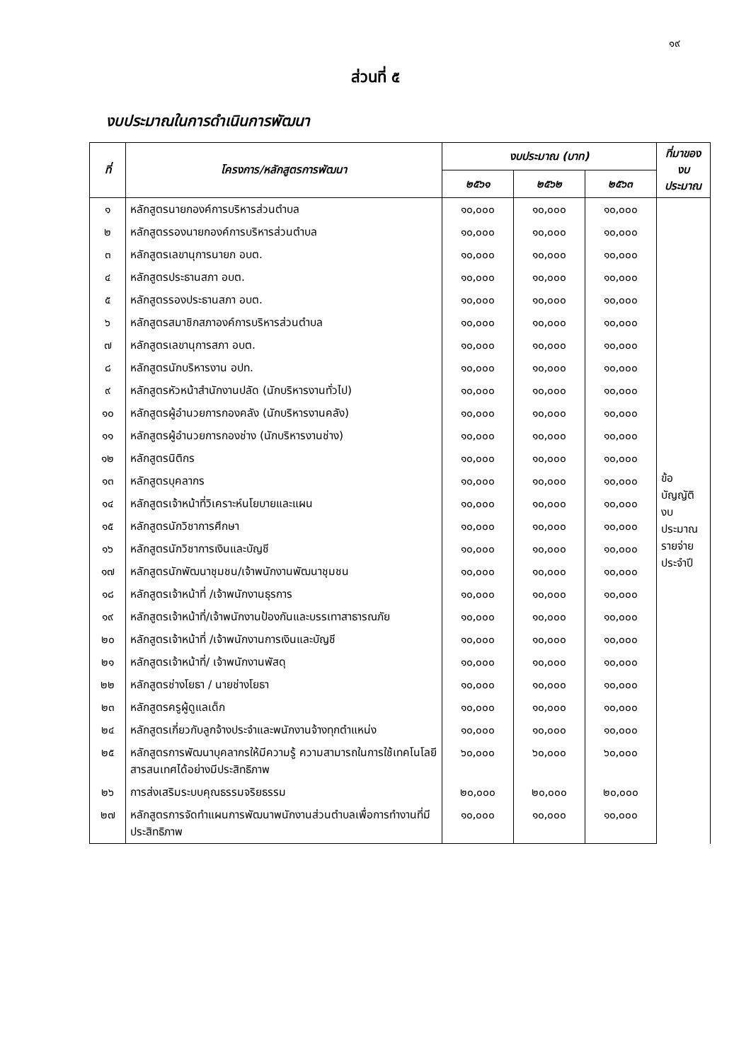๑๙
ส่วนที่ ๕
งบประมาณในการดำเนินการพัฒนา
| ที่ | โครงการ/หลักสูตรการพัฒนา | งบประมาณ (บาท) | | | ที่มาของ งบประมาณ |
| --- | --- | --- | --- | --- | --- |
| | | ๒๕๖๑ | ๒๕๖๒ | ๒๕๖๓ | |
| ๑ | หลักสูตรนายกองค์การบริหารส่วนตำบล | ๑๐,๐๐๐ | ๑๐,๐๐๐ | ๑๐,๐๐๐ | ข้อบัญญัติ งบประมาณ รายจ่าย ประจำปี |
| ๒ | หลักสูตรรองนายกองค์การบริหารส่วนตำบล | ๑๐,๐๐๐ | ๑๐,๐๐๐ | ๑๐,๐๐๐ | |
| ๓ | หลักสูตรเลขานุการนายก อบต. | ๑๐,๐๐๐ | ๑๐,๐๐๐ | ๑๐,๐๐๐ | |
| ๔ | หลักสูตรประธานสภา อบต. | ๑๐,๐๐๐ | ๑๐,๐๐๐ | ๑๐,๐๐๐ | |
| ๕ | หลักสูตรรองประธานสภา อบต. | ๑๐,๐๐๐ | ๑๐,๐๐๐ | ๑๐,๐๐๐ | |
| ๖ | หลักสูตรสมาชิกสภาองค์การบริหารส่วนตำบล | ๑๐,๐๐๐ | ๑๐,๐๐๐ | ๑๐,๐๐๐ | |
| ๗ | หลักสูตรเลขานุการสภา อบต. | ๑๐,๐๐๐ | ๑๐,๐๐๐ | ๑๐,๐๐๐ | |
| ๘ | หลักสูตรนักบริหารงาน อปท. | ๑๐,๐๐๐ | ๑๐,๐๐๐ | ๑๐,๐๐๐ | |
| ๙ | หลักสูตรหัวหน้าสำนักงานปลัด (นักบริหารงานทั่วไป) | ๑๐,๐๐๐ | ๑๐,๐๐๐ | ๑๐,๐๐๐ | |
| ๑๐ | หลักสูตรผู้อำนวยการกองคลัง (นักบริหารงานคลัง) | ๑๐,๐๐๐ | ๑๐,๐๐๐ | ๑๐,๐๐๐ | |
| ๑๑ | หลักสูตรผู้อำนวยการกองช่าง (นักบริหารงานช่าง) | ๑๐,๐๐๐ | ๑๐,๐๐๐ | ๑๐,๐๐๐ | |
| ๑๒ | หลักสูตรนิติกร | ๑๐,๐๐๐ | ๑๐,๐๐๐ | ๑๐,๐๐๐ | |
| ๑๓ | หลักสูตรบุคลากร | ๑๐,๐๐๐ | ๑๐,๐๐๐ | ๑๐,๐๐๐ | |
| ๑๔ | หลักสูตรเจ้าหน้าที่วิเคราะห์นโยบายและแผน | ๑๐,๐๐๐ | ๑๐,๐๐๐ | ๑๐,๐๐๐ | |
| ๑๕ | หลักสูตรนักวิชาการศึกษา | ๑๐,๐๐๐ | ๑๐,๐๐๐ | ๑๐,๐๐๐ | |
| ๑๖ | หลักสูตรนักวิชาการเงินและบัญชี | ๑๐,๐๐๐ | ๑๐,๐๐๐ | ๑๐,๐๐๐ | |
| ๑๗ | หลักสูตรนักพัฒนาชุมชน/เจ้าพนักงานพัฒนาชุมชน | ๑๐,๐๐๐ | ๑๐,๐๐๐ | ๑๐,๐๐๐ | |
| ๑๘ | หลักสูตรเจ้าหน้าที่ /เจ้าพนักงานธุรการ | ๑๐,๐๐๐ | ๑๐,๐๐๐ | ๑๐,๐๐๐ | |
| ๑๙ | หลักสูตรเจ้าหน้าที่/เจ้าพนักงานป้องกันและบรรเทาสาธารณภัย | ๑๐,๐๐๐ | ๑๐,๐๐๐ | ๑๐,๐๐๐ | |
| ๒๐ | หลักสูตรเจ้าหน้าที่ /เจ้าพนักงานการเงินและบัญชี | ๑๐,๐๐๐ | ๑๐,๐๐๐ | ๑๐,๐๐๐ | |
| ๒๑ | หลักสูตรเจ้าหน้าที่/ เจ้าพนักงานพัสดุ | ๑๐,๐๐๐ | ๑๐,๐๐๐ | ๑๐,๐๐๐ | |
| ๒๒ | หลักสูตรช่างโยธา / นายช่างโยธา | ๑๐,๐๐๐ | ๑๐,๐๐๐ | ๑๐,๐๐๐ | |
| ๒๓ | หลักสูตรครูผู้ดูแลเด็ก | ๑๐,๐๐๐ | ๑๐,๐๐๐ | ๑๐,๐๐๐ | |
| ๒๔ | หลักสูตรเกี่ยวกับลูกจ้างประจำและพนักงานจ้างทุกตำแหน่ง | ๑๐,๐๐๐ | ๑๐,๐๐๐ | ๑๐,๐๐๐ | |
| ๒๕ | หลักสูตรการพัฒนาบุคลากรให้มีความรู้ ความสามารถในการใช้เทคโนโลยีสารสนเทศได้อย่างมีประสิทธิภาพ | ๖๐,๐๐๐ | ๖๐,๐๐๐ | ๖๐,๐๐๐ | |
| ๒๖ | การส่งเสริมระบบคุณธรรมจริยธรรม | ๒๐,๐๐๐ | ๒๐,๐๐๐ | ๒๐,๐๐๐ | |
| ๒๗ | หลักสูตรการจัดทำแผนการพัฒนาพนักงานส่วนตำบลเพื่อการทำงานที่มีประสิทธิภาพ | ๑๐,๐๐๐ | ๑๐,๐๐๐ | ๑๐,๐๐๐ | |